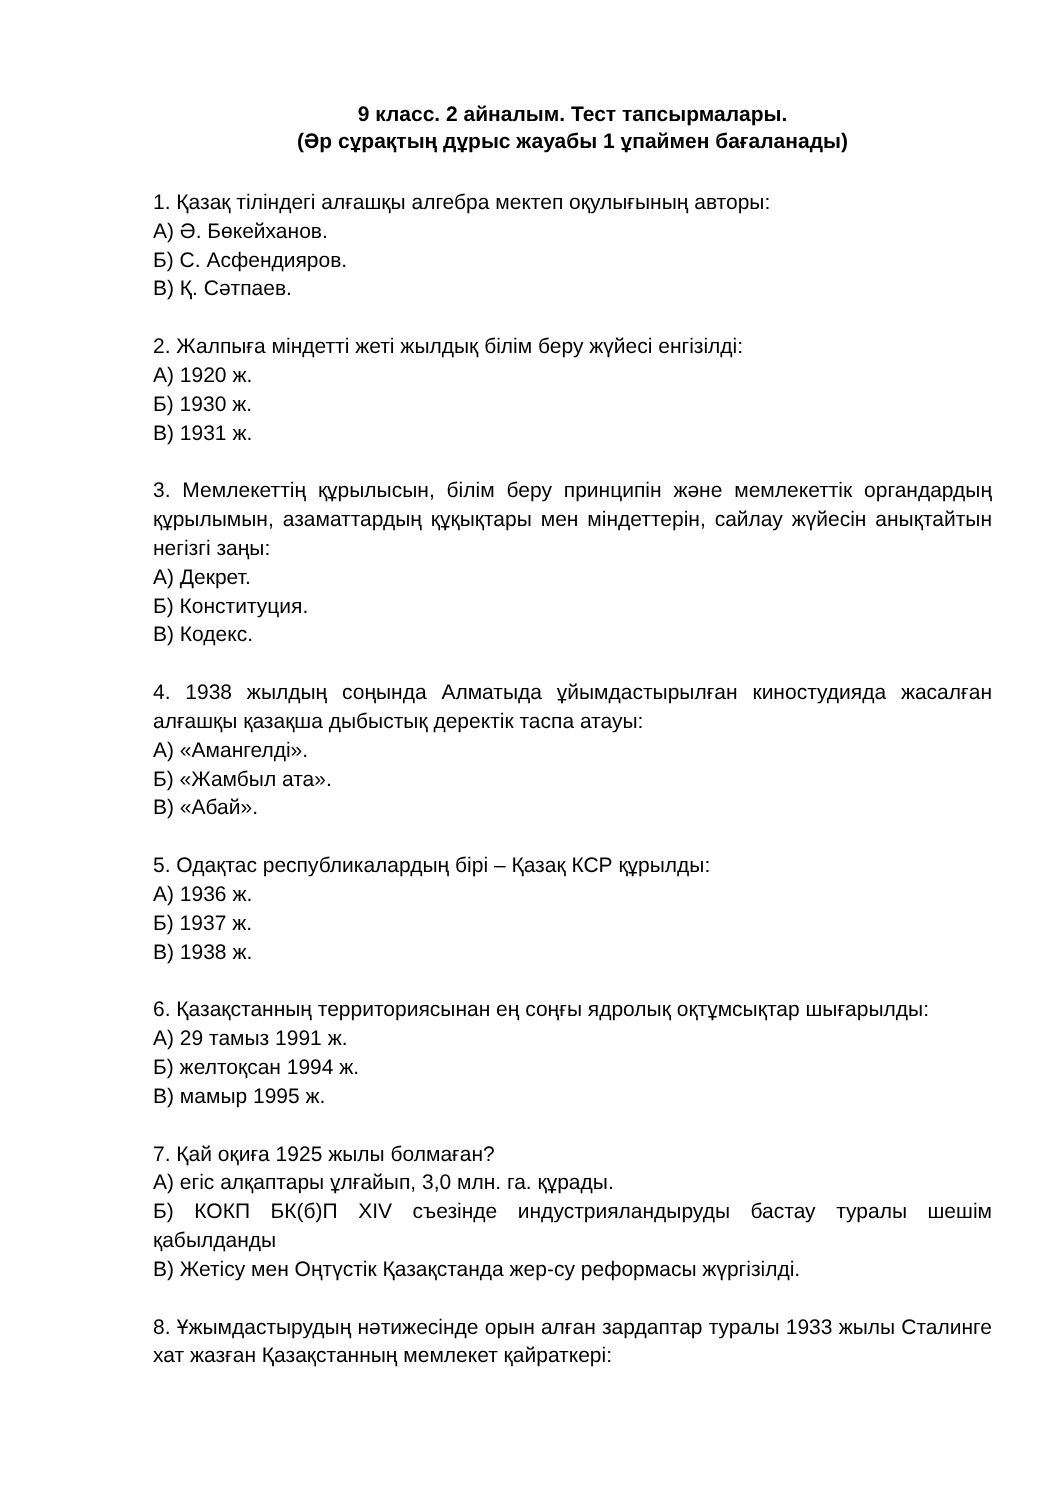9 класс. 2 айналым. Тест тапсырмалары.
(Әр сұрақтың дұрыс жауабы 1 ұпаймен бағаланады)
1. Қазақ тіліндегі алғашқы алгебра мектеп оқулығының авторы:
А) Ә. Бөкейханов.
Б) С. Асфендияров.
В) Қ. Сәтпаев.
2. Жалпыға міндетті жеті жылдық білім беру жүйесі енгізілді:
А) 1920 ж.
Б) 1930 ж.
В) 1931 ж.
3. Мемлекеттің құрылысын, білім беру принципін және мемлекеттік органдардың құрылымын, азаматтардың құқықтары мен міндеттерін, сайлау жүйесін анықтайтын негізгі заңы:
А) Декрет.
Б) Конституция.
В) Кодекс.
4. 1938 жылдың соңында Алматыда ұйымдастырылған киностудияда жасалған алғашқы қазақша дыбыстық деректік таспа атауы:
А) «Амангелді».
Б) «Жамбыл ата».
В) «Абай».
5. Одақтас республикалардың бірі – Қазақ КСР құрылды:
А) 1936 ж.
Б) 1937 ж.
В) 1938 ж.
6. Қазақстанның территориясынан ең соңғы ядролық оқтұмсықтар шығарылды:
А) 29 тамыз 1991 ж.
Б) желтоқсан 1994 ж.
В) мамыр 1995 ж.
7. Қай оқиға 1925 жылы болмаған?
А) егіс алқаптары ұлғайып, 3,0 млн. га. құрады.
Б) КОКП БК(б)П XIV съезінде индустрияландыруды бастау туралы шешім қабылданды
В) Жетісу мен Оңтүстік Қазақстанда жер-су реформасы жүргізілді.
8. Ұжымдастырудың нәтижесінде орын алған зардаптар туралы 1933 жылы Сталинге хат жазған Қазақстанның мемлекет қайраткері: